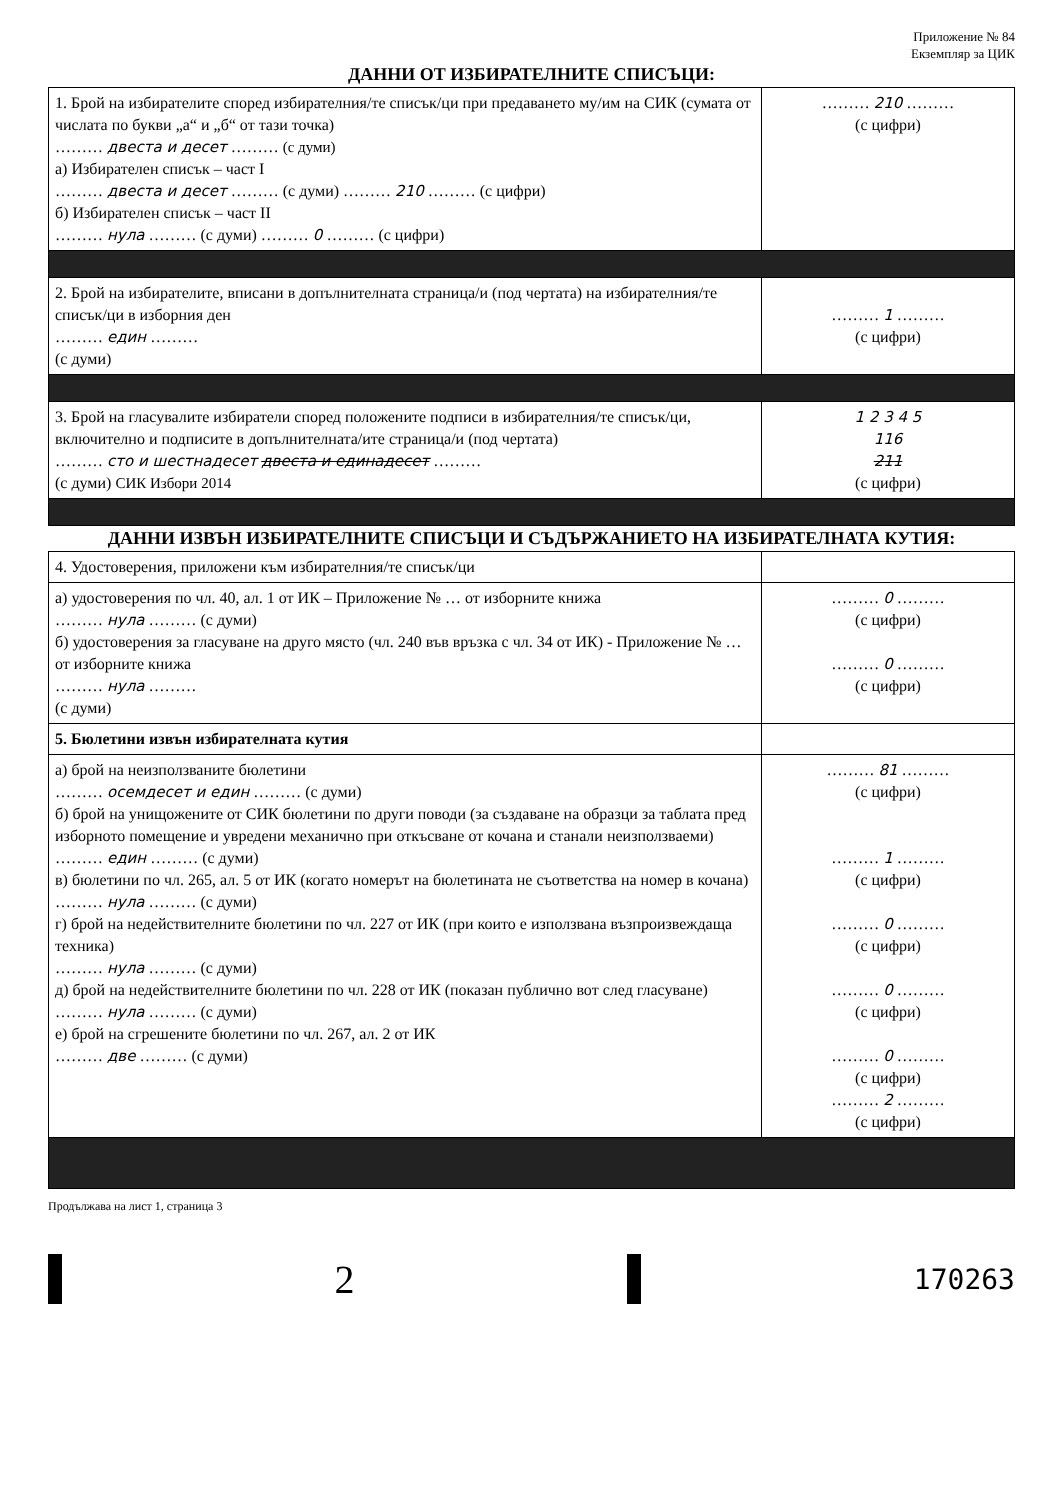Приложение № 84
Екземпляр за ЦИК
ДАННИ ОТ ИЗБИРАТЕЛНИТЕ СПИСЪЦИ:
| 1. Брой на избирателите според избирателния/те списък/ци при предаването му/им на СИК (сумата от числата по букви „а“ и „б“ от тази точка) ……… двеста и десет ……… (с думи) а) Избирателен списък – част I ……… двеста и десет ……… (с думи) ……… 210 ……… (с цифри) б) Избирателен списък – част II ……… нула ……… (с думи) ……… 0 ……… (с цифри) | ……… 210 ……… (с цифри) |
| 2. Брой на избирателите, вписани в допълнителната страница/и (под чертата) на избирателния/те списък/ци в изборния ден ……… един ……… (с думи) | ……… 1 ……… (с цифри) |
| 3. Брой на гласувалите избиратели според положените подписи в избирателния/те списък/ци, включително и подписите в допълнителната/ите страница/и (под чертата) ……… сто и шестнадесет двеста и единадесет ……… (с думи) СИК Избори 2014 | 1 2 3 4 5 116 211 (с цифри) |
ДАННИ ИЗВЪН ИЗБИРАТЕЛНИТЕ СПИСЪЦИ И СЪДЪРЖАНИЕТО НА ИЗБИРАТЕЛНАТА КУТИЯ:
| 4. Удостоверения, приложени към избирателния/те списък/ци | |
| а) удостоверения по чл. 40, ал. 1 от ИК – Приложение № … от изборните книжа ……… нула ……… (с думи) б) удостоверения за гласуване на друго място (чл. 240 във връзка с чл. 34 от ИК) - Приложение № … от изборните книжа ……… нула ……… (с думи) | ……… 0 ……… (с цифри) ……… 0 ……… (с цифри) |
| 5. Бюлетини извън избирателната кутия | |
| а) брой на неизползваните бюлетини ……… осемдесет и един ……… (с думи) б) брой на унищожените от СИК бюлетини по други поводи (за създаване на образци за таблата пред изборното помещение и увредени механично при откъсване от кочана и станали неизползваеми) ……… един ……… (с думи) в) бюлетини по чл. 265, ал. 5 от ИК (когато номерът на бюлетината не съответства на номер в кочана) ……… нула ……… (с думи) г) брой на недействителните бюлетини по чл. 227 от ИК (при които е използвана възпроизвеждаща техника) ……… нула ……… (с думи) д) брой на недействителните бюлетини по чл. 228 от ИК (показан публично вот след гласуване) ……… нула ……… (с думи) е) брой на сгрешените бюлетини по чл. 267, ал. 2 от ИК ……… две ……… (с думи) | ……… 81 ……… (с цифри) ……… 1 ……… (с цифри) ……… 0 ……… (с цифри) ……… 0 ……… (с цифри) ……… 0 ……… (с цифри) ……… 2 ……… (с цифри) |
Продължава на лист 1, страница 3
2
170263